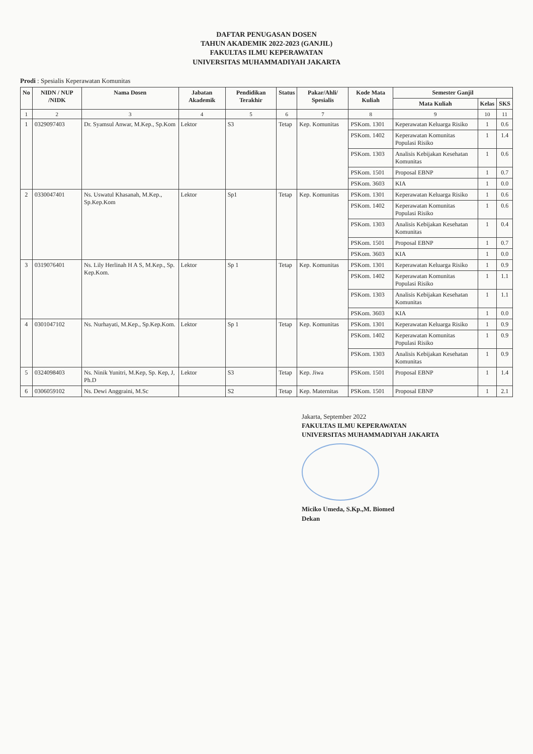DAFTAR PENUGASAN DOSEN
TAHUN AKADEMIK 2022-2023 (GANJIL)
FAKULTAS ILMU KEPERAWATAN
UNIVERSITAS MUHAMMADIYAH JAKARTA
Prodi : Spesialis Keperawatan Komunitas
| No | NIDN / NUP /NIDK | Nama Dosen | Jabatan Akademik | Pendidikan Terakhir | Status | Pakar/Ahli/ Spesialis | Kode Mata Kuliah | Semester Ganjil | | |
| --- | --- | --- | --- | --- | --- | --- | --- | --- | --- | --- |
| | | | | | | | | Mata Kuliah | Kelas | SKS |
| 1 | 2 | 3 | 4 | 5 | 6 | 7 | 8 | 9 | 10 | 11 |
| 1 | 0329097403 | Dr. Syamsul Anwar, M.Kep., Sp.Kom | Lektor | S3 | Tetap | Kep. Komunitas | PSKom. 1301 | Keperawatan Keluarga Risiko | 1 | 0.6 |
| | | | | | | | PSKom. 1402 | Keperawatan Komunitas Populasi Risiko | 1 | 1.4 |
| | | | | | | | PSKom. 1303 | Analisis Kebijakan Kesehatan Komunitas | 1 | 0.6 |
| | | | | | | | PSKom. 1501 | Proposal EBNP | 1 | 0.7 |
| | | | | | | | PSKom. 3603 | KIA | 1 | 0.0 |
| 2 | 0330047401 | Ns. Uswatul Khasanah, M.Kep., Sp.Kep.Kom | Lektor | Sp1 | Tetap | Kep. Komunitas | PSKom. 1301 | Keperawatan Keluarga Risiko | 1 | 0.6 |
| | | | | | | | PSKom. 1402 | Keperawatan Komunitas Populasi Risiko | 1 | 0.6 |
| | | | | | | | PSKom. 1303 | Analisis Kebijakan Kesehatan Komunitas | 1 | 0.4 |
| | | | | | | | PSKom. 1501 | Proposal EBNP | 1 | 0.7 |
| | | | | | | | PSKom. 3603 | KIA | 1 | 0.0 |
| 3 | 0319076401 | Ns. Lily Herlinah H A S, M.Kep., Sp. Kep.Kom. | Lektor | Sp 1 | Tetap | Kep. Komunitas | PSKom. 1301 | Keperawatan Keluarga Risiko | 1 | 0.9 |
| | | | | | | | PSKom. 1402 | Keperawatan Komunitas Populasi Risiko | 1 | 1.1 |
| | | | | | | | PSKom. 1303 | Analisis Kebijakan Kesehatan Komunitas | 1 | 1.1 |
| | | | | | | | PSKom. 3603 | KIA | 1 | 0.0 |
| 4 | 0301047102 | Ns. Nurhayati, M.Kep., Sp.Kep.Kom. | Lektor | Sp 1 | Tetap | Kep. Komunitas | PSKom. 1301 | Keperawatan Keluarga Risiko | 1 | 0.9 |
| | | | | | | | PSKom. 1402 | Keperawatan Komunitas Populasi Risiko | 1 | 0.9 |
| | | | | | | | PSKom. 1303 | Analisis Kebijakan Kesehatan Komunitas | 1 | 0.9 |
| 5 | 0324098403 | Ns. Ninik Yunitri, M.Kep, Sp. Kep, J, Ph.D | Lektor | S3 | Tetap | Kep. Jiwa | PSKom. 1501 | Proposal EBNP | 1 | 1.4 |
| 6 | 0306059102 | Ns. Dewi Anggraini, M.Sc | | S2 | Tetap | Kep. Maternitas | PSKom. 1501 | Proposal EBNP | 1 | 2.1 |
Jakarta, September 2022
FAKULTAS ILMU KEPERAWATAN
UNIVERSITAS MUHAMMADIYAH JAKARTA
Miciko Umeda, S.Kp.,M. Biomed
Dekan